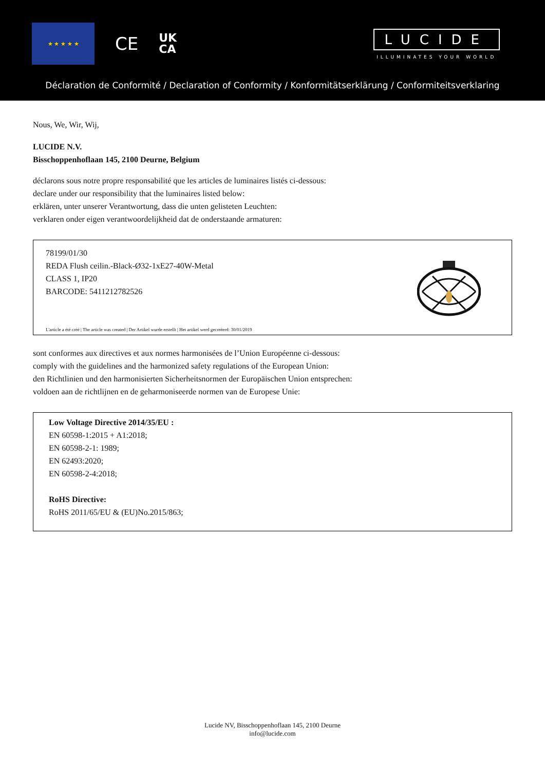★ ★ ★ ★ ★
CE
UK
CA
LUCIDE
ILLUMINATES YOUR WORLD
Déclaration de Conformité / Declaration of Conformity / Konformitätserklärung / Conformiteitsverklaring
Nous, We, Wir, Wij,
LUCIDE N.V.
Bisschoppenhoflaan 145, 2100 Deurne, Belgium
déclarons sous notre propre responsabilité que les articles de luminaires listés ci-dessous:
declare under our responsibility that the luminaires listed below:
erklären, unter unserer Verantwortung, dass die unten gelisteten Leuchten:
verklaren onder eigen verantwoordelijkheid dat de onderstaande armaturen:
78199/01/30
REDA Flush ceilin.-Black-Ø32-1xE27-40W-Metal
CLASS 1, IP20
BARCODE: 5411212782526
L'article a été créé | The article was created | Der Artikel wurde erstellt | Het artikel werd gecreëerd: 30/01/2019
sont conformes aux directives et aux normes harmonisées de l’Union Européenne ci-dessous:
comply with the guidelines and the harmonized safety regulations of the European Union:
den Richtlinien und den harmonisierten Sicherheitsnormen der Europäischen Union entsprechen:
voldoen aan de richtlijnen en de geharmoniseerde normen van de Europese Unie:
Low Voltage Directive 2014/35/EU :
EN 60598-1:2015 + A1:2018;
EN 60598-2-1: 1989;
EN 62493:2020;
EN 60598-2-4:2018;
RoHS Directive:
RoHS 2011/65/EU & (EU)No.2015/863;
Lucide NV, Bisschoppenhoflaan 145, 2100 Deurne
info@lucide.com